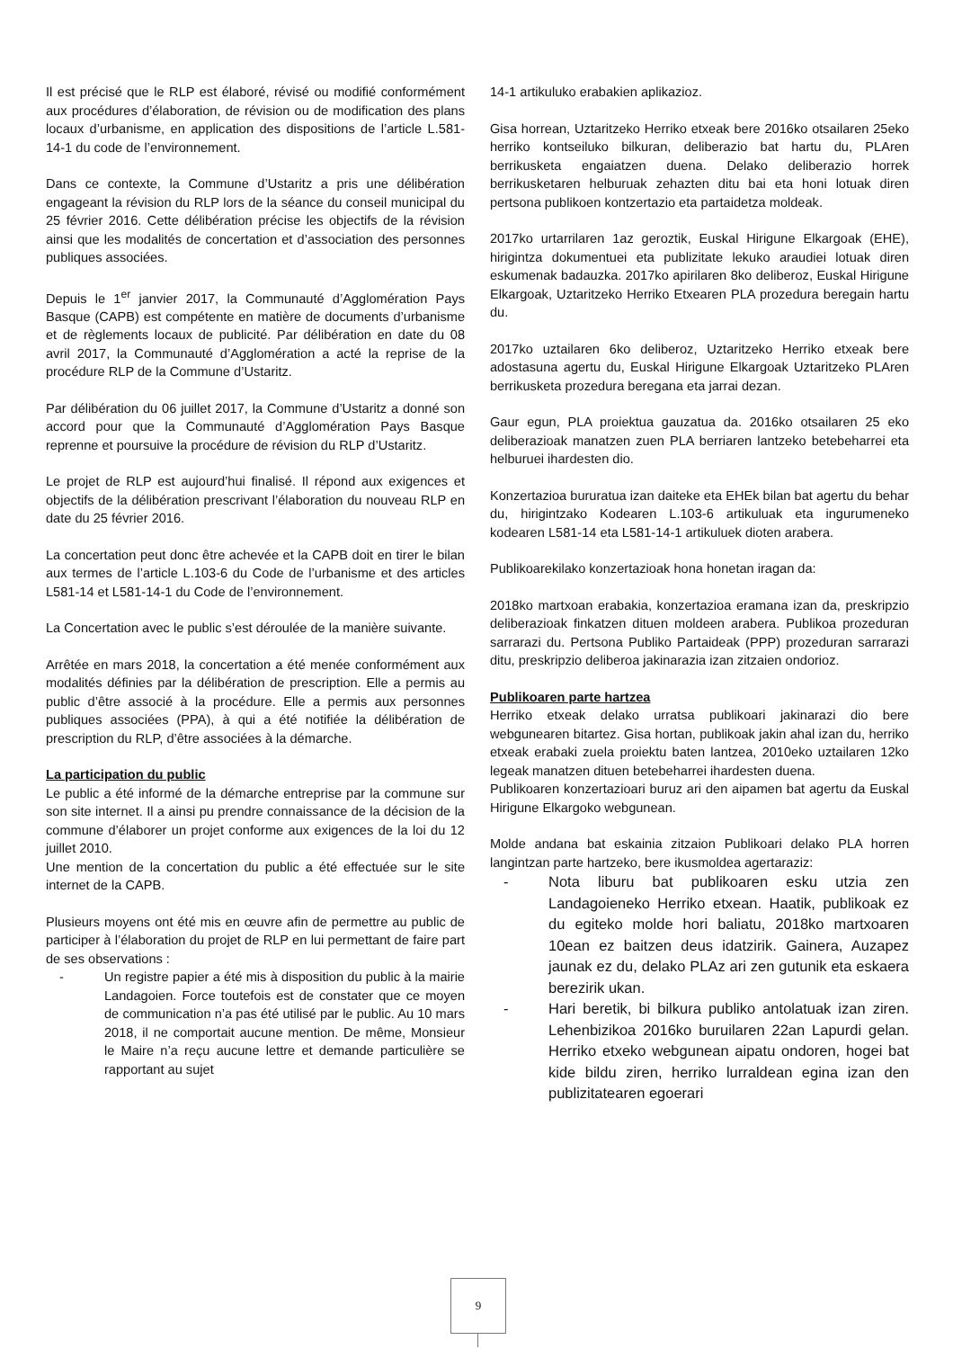Il est précisé que le RLP est élaboré, révisé ou modifié conformément aux procédures d’élaboration, de révision ou de modification des plans locaux d’urbanisme, en application des dispositions de l’article L.581-14-1 du code de l’environnement.
Dans ce contexte, la Commune d’Ustaritz a pris une délibération engageant la révision du RLP lors de la séance du conseil municipal du 25 février 2016. Cette délibération précise les objectifs de la révision ainsi que les modalités de concertation et d’association des personnes publiques associées.
Depuis le 1<sup>er</sup> janvier 2017, la Communauté d’Agglomération Pays Basque (CAPB) est compétente en matière de documents d’urbanisme et de règlements locaux de publicité. Par délibération en date du 08 avril 2017, la Communauté d’Agglomération a acté la reprise de la procédure RLP de la Commune d’Ustaritz.
Par délibération du 06 juillet 2017, la Commune d’Ustaritz a donné son accord pour que la Communauté d’Agglomération Pays Basque reprenne et poursuive la procédure de révision du RLP d’Ustaritz.
Le projet de RLP est aujourd’hui finalisé. Il répond aux exigences et objectifs de la délibération prescrivant l’élaboration du nouveau RLP en date du 25 février 2016.
La concertation peut donc être achevée et la CAPB doit en tirer le bilan aux termes de l’article L.103-6 du Code de l’urbanisme et des articles L581-14 et L581-14-1 du Code de l’environnement.
La Concertation avec le public s’est déroulée de la manière suivante.
Arrêtée en mars 2018, la concertation a été menée conformément aux modalités définies par la délibération de prescription. Elle a permis au public d’être associé à la procédure. Elle a permis aux personnes publiques associées (PPA), à qui a été notifiée la délibération de prescription du RLP, d’être associées à la démarche.
La participation du public
Le public a été informé de la démarche entreprise par la commune sur son site internet. Il a ainsi pu prendre connaissance de la décision de la commune d’élaborer un projet conforme aux exigences de la loi du 12 juillet 2010.
Une mention de la concertation du public a été effectuée sur le site internet de la CAPB.
Plusieurs moyens ont été mis en œuvre afin de permettre au public de participer à l’élaboration du projet de RLP en lui permettant de faire part de ses observations :
- Un registre papier a été mis à disposition du public à la mairie Landagoien. Force toutefois est de constater que ce moyen de communication n’a pas été utilisé par le public. Au 10 mars 2018, il ne comportait aucune mention. De même, Monsieur le Maire n’a reçu aucune lettre et demande particulière se rapportant au sujet
14-1 artikuluko erabakien aplikazioz.
Gisa horrean, Uztaritzeko Herriko etxeak bere 2016ko otsailaren 25eko herriko kontseiluko bilkuran, deliberazio bat hartu du, PLAren berrikusketa engaiatzen duena. Delako deliberazio horrek berrikusketaren helburuak zehazten ditu bai eta honi lotuak diren pertsona publikoen kontzertazio eta partaidetza moldeak.
2017ko urtarrilaren 1az geroztik, Euskal Hirigune Elkargoak (EHE), hirigintza dokumentuei eta publizitate lekuko araudiei lotuak diren eskumenak badauzka. 2017ko apirilaren 8ko deliberoz, Euskal Hirigune Elkargoak, Uztaritzeko Herriko Etxearen PLA prozedura beregain hartu du.
2017ko uztailaren 6ko deliberoz, Uztaritzeko Herriko etxeak bere adostasuna agertu du, Euskal Hirigune Elkargoak Uztaritzeko PLAren berrikusketa prozedura beregana eta jarrai dezan.
Gaur egun, PLA proiektua gauzatua da. 2016ko otsailaren 25 eko deliberazioak manatzen zuen PLA berriaren lantzeko betebeharrei eta helburuei ihardesten dio.
Konzertazioa bururatua izan daiteke eta EHEk bilan bat agertu du behar du, hirigintzako Kodearen L.103-6 artikuluak eta ingurumeneko kodearen L581-14 eta L581-14-1 artikuluek dioten arabera.
Publikoarekilako konzertazioak hona honetan iragan da:
2018ko martxoan erabakia, konzertazioa eramana izan da, preskripzio deliberazioak finkatzen dituen moldeen arabera. Publikoa prozeduran sarrarazi du. Pertsona Publiko Partaideak (PPP) prozeduran sarrarazi ditu, preskripzio deliberoa jakinarazia izan zitzaien ondorioz.
Publikoaren parte hartzea
Herriko etxeak delako urratsa publikoari jakinarazi dio bere webgunearen bitartez. Gisa hortan, publikoak jakin ahal izan du, herriko etxeak erabaki zuela proiektu baten lantzea, 2010eko uztailaren 12ko legeak manatzen dituen betebeharrei ihardesten duena.
Publikoaren konzertazioari buruz ari den aipamen bat agertu da Euskal Hirigune Elkargoko webgunean.
Molde andana bat eskainia zitzaion Publikoari delako PLA horren langintzan parte hartzeko, bere ikusmoldea agertaraziz:
- Nota liburu bat publikoaren esku utzia zen Landagoieneko Herriko etxean. Haatik, publikoak ez du egiteko molde hori baliatu, 2018ko martxoaren 10ean ez baitzen deus idatzirik. Gainera, Auzapez jaunak ez du, delako PLAz ari zen gutunik eta eskaera berezirik ukan.
- Hari beretik, bi bilkura publiko antolatuak izan ziren. Lehenbizikoa 2016ko buruilaren 22an Lapurdi gelan. Herriko etxeko webgunean aipatu ondoren, hogei bat kide bildu ziren, herriko lurraldean egina izan den publizitatearen egoerari
9